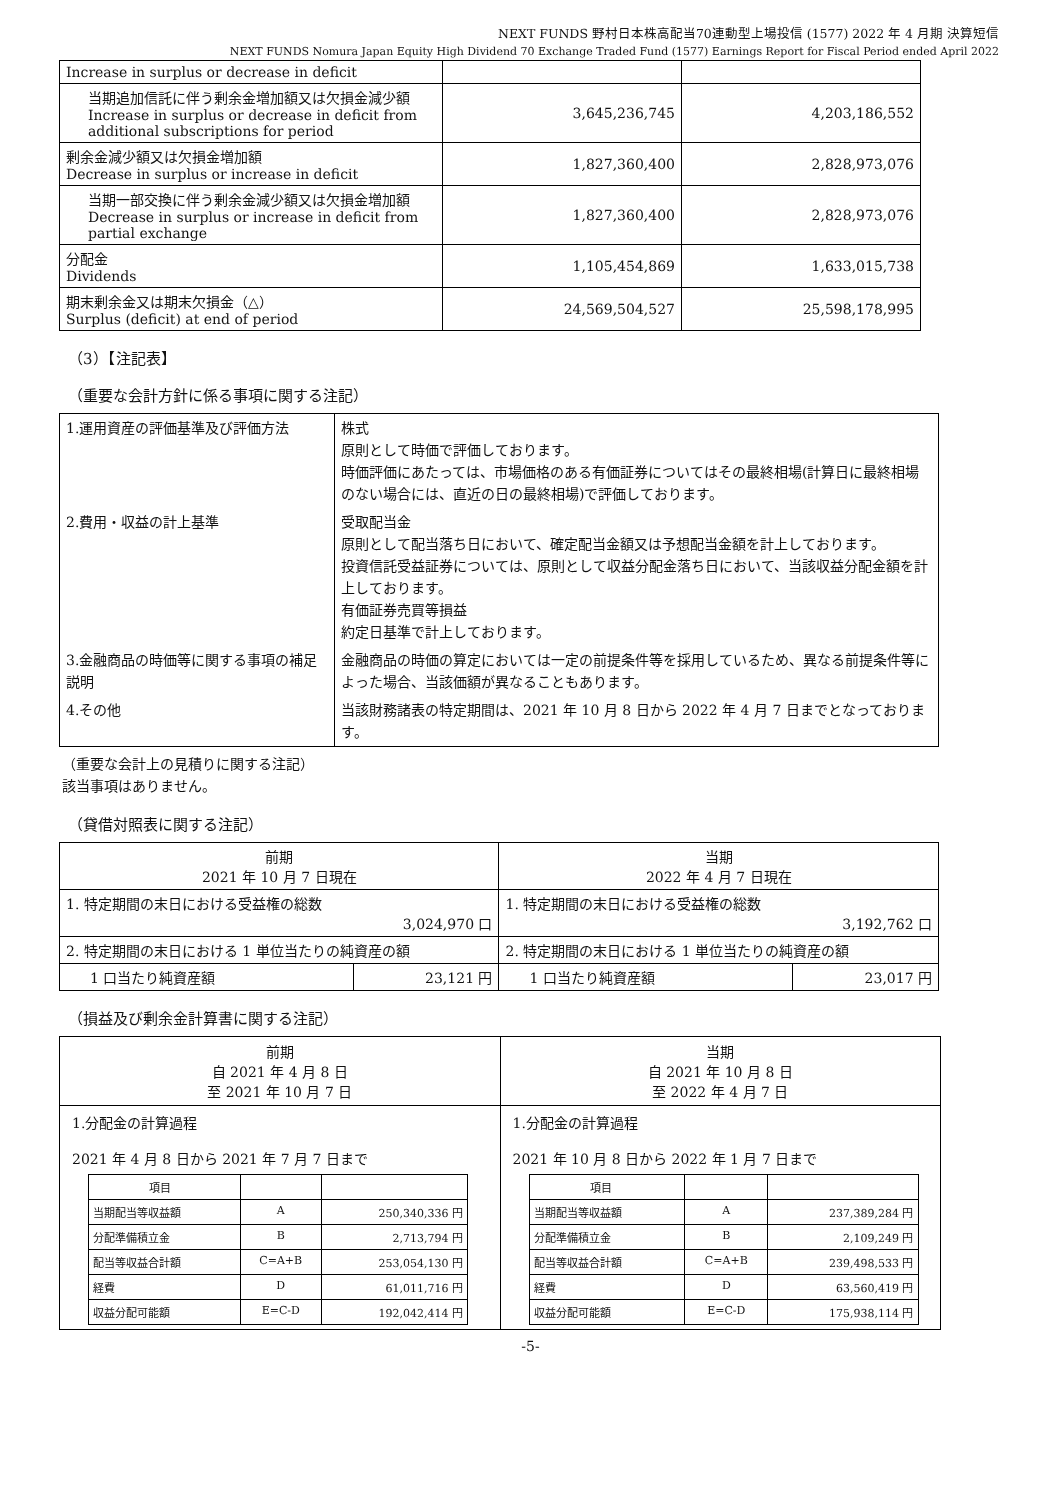NEXT FUNDS 野村日本株高配当70連動型上場投信 (1577) 2022 年 4 月期 決算短信
NEXT FUNDS Nomura Japan Equity High Dividend 70 Exchange Traded Fund (1577) Earnings Report for Fiscal Period ended April 2022
| Increase in surplus or decrease in deficit | | |
| 当期追加信託に伴う剰余金増加額又は欠損金減少額 Increase in surplus or decrease in deficit from additional subscriptions for period | 3,645,236,745 | 4,203,186,552 |
| 剰余金減少額又は欠損金増加額 Decrease in surplus or increase in deficit | 1,827,360,400 | 2,828,973,076 |
| 当期一部交換に伴う剰余金減少額又は欠損金増加額 Decrease in surplus or increase in deficit from partial exchange | 1,827,360,400 | 2,828,973,076 |
| 分配金 Dividends | 1,105,454,869 | 1,633,015,738 |
| 期末剰余金又は期末欠損金（△） Surplus (deficit) at end of period | 24,569,504,527 | 25,598,178,995 |
（3）【注記表】
（重要な会計方針に係る事項に関する注記）
| 1.運用資産の評価基準及び評価方法 | 株式 原則として時価で評価しております。 時価評価にあたっては、市場価格のある有価証券についてはその最終相場(計算日に最終相場のない場合には、直近の日の最終相場)で評価しております。 |
| 2.費用・収益の計上基準 | 受取配当金 原則として配当落ち日において、確定配当金額又は予想配当金額を計上しております。 投資信託受益証券については、原則として収益分配金落ち日において、当該収益分配金額を計上しております。 有価証券売買等損益 約定日基準で計上しております。 |
| 3.金融商品の時価等に関する事項の補足説明 | 金融商品の時価の算定においては一定の前提条件等を採用しているため、異なる前提条件等によった場合、当該価額が異なることもあります。 |
| 4.その他 | 当該財務諸表の特定期間は、2021 年 10 月 8 日から 2022 年 4 月 7 日までとなっております。 |
（重要な会計上の見積りに関する注記）
該当事項はありません。
（貸借対照表に関する注記）
| 前期 2021 年 10 月 7 日現在 | | 当期 2022 年 4 月 7 日現在 | |
| 1. 特定期間の末日における受益権の総数 3,024,970 口 | | 1. 特定期間の末日における受益権の総数 3,192,762 口 | |
| 2. 特定期間の末日における 1 単位当たりの純資産の額 | | 2. 特定期間の末日における 1 単位当たりの純資産の額 | |
| 1 口当たり純資産額 | 23,121 円 | 1 口当たり純資産額 | 23,017 円 |
（損益及び剰余金計算書に関する注記）
前期
自 2021 年 4 月 8 日
至 2021 年 10 月 7 日
1.分配金の計算過程
2021 年 4 月 8 日から 2021 年 7 月 7 日まで
| 項目 | | |
| 当期配当等収益額 | A | 250,340,336 円 |
| 分配準備積立金 | B | 2,713,794 円 |
| 配当等収益合計額 | C=A+B | 253,054,130 円 |
| 経費 | D | 61,011,716 円 |
| 収益分配可能額 | E=C-D | 192,042,414 円 |
当期
自 2021 年 10 月 8 日
至 2022 年 4 月 7 日
1.分配金の計算過程
2021 年 10 月 8 日から 2022 年 1 月 7 日まで
| 項目 | | |
| 当期配当等収益額 | A | 237,389,284 円 |
| 分配準備積立金 | B | 2,109,249 円 |
| 配当等収益合計額 | C=A+B | 239,498,533 円 |
| 経費 | D | 63,560,419 円 |
| 収益分配可能額 | E=C-D | 175,938,114 円 |
-5-